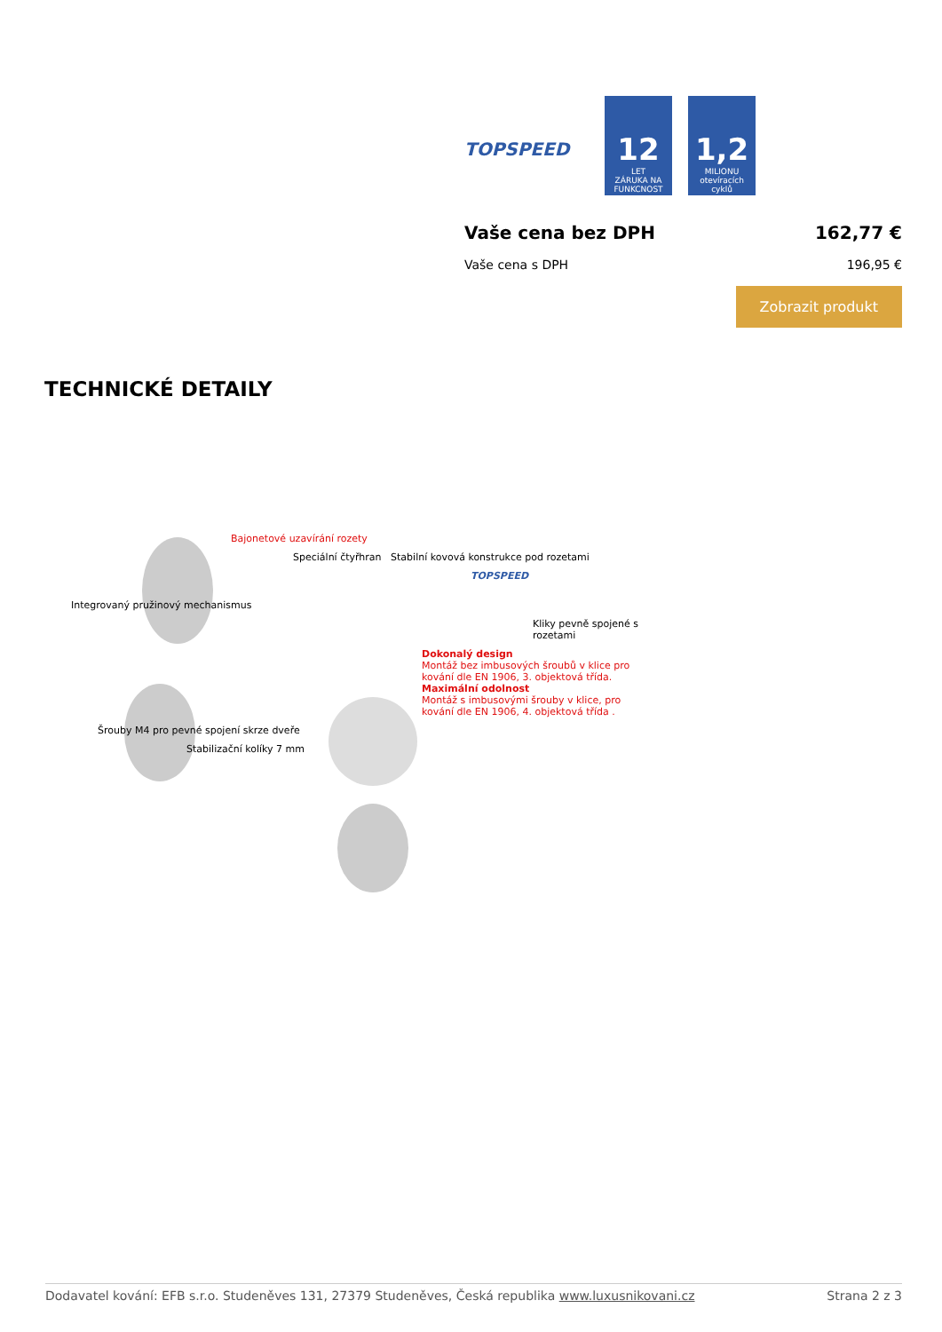TOPSPEED
12
LET
ZÁRUKA NA FUNKCNOST
1,2
MILIONU
otevíracích cyklů
Vaše cena bez DPH 162,77 €
Vaše cena s DPH 196,95 €
Zobrazit produkt
TECHNICKÉ DETAILY
Bajonetové uzavírání rozety
Speciální čtyřhran Stabilní kovová konstrukce pod rozetami
TOPSPEED
Integrovaný pružinový mechanismus
Kliky pevně spojené s rozetami
Dokonalý design
Montáž bez imbusových šroubů v klice pro kování dle EN 1906, 3. objektová třída.
Maximální odolnost
Montáž s imbusovými šrouby v klice, pro kování dle EN 1906, 4. objektová třída .
Šrouby M4 pro pevné spojení skrze dveře
Stabilizační kolíky 7 mm
Dodavatel kování: EFB s.r.o. Studeněves 131, 27379 Studeněves, Česká republika www.luxusnikovani.cz Strana 2 z 3